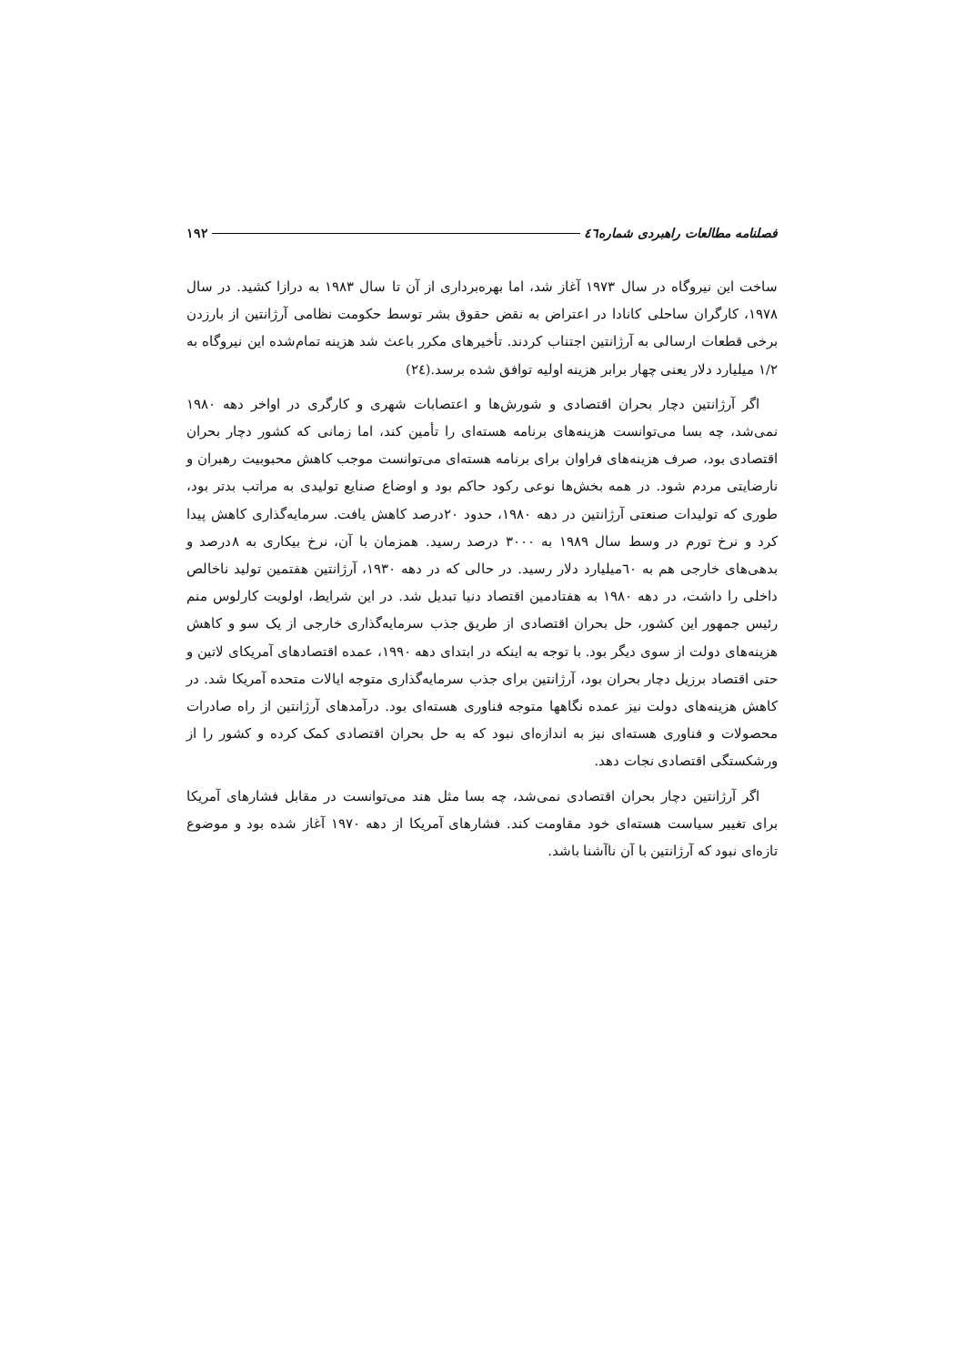فصلنامه مطالعات راهبردی شماره٤٦ ۱۹۲
ساخت این نیروگاه در سال ۱۹۷۳ آغاز شد، اما بهره‌برداری از آن تا سال ۱۹۸۳ به درازا کشید. در سال ۱۹۷۸، کارگران ساحلی کانادا در اعتراض به نقض حقوق بشر توسط حکومت نظامی آرژانتین از بارزدن برخی قطعات ارسالی به آرژانتین اجتناب کردند. تأخیرهای مکرر باعث شد هزینه تمام‌شده این نیروگاه به ۱/۲ میلیارد دلار یعنی چهار برابر هزینه اولیه توافق شده برسد.(٢٤)
اگر آرژانتین دچار بحران اقتصادی و شورش‌ها و اعتصابات شهری و کارگری در اواخر دهه ۱۹۸۰ نمی‌شد، چه بسا می‌توانست هزینه‌های برنامه هسته‌ای را تأمین کند، اما زمانی که کشور دچار بحران اقتصادی بود، صرف هزینه‌های فراوان برای برنامه هسته‌ای می‌توانست موجب کاهش محبوبیت رهبران و نارضایتی مردم شود. در همه بخش‌ها نوعی رکود حاکم بود و اوضاع صنایع تولیدی به مراتب بدتر بود، طوری که تولیدات صنعتی آرژانتین در دهه ۱۹۸۰، حدود ۲۰درصد کاهش یافت. سرمایه‌گذاری کاهش پیدا کرد و نرخ تورم در وسط سال ۱۹۸۹ به ۳۰۰۰ درصد رسید. همزمان با آن، نرخ بیکاری به ۸درصد و بدهی‌های خارجی هم به ٦۰میلیارد دلار رسید. در حالی که در دهه ۱۹۳۰، آرژانتین هفتمین تولید ناخالص داخلی را داشت، در دهه ۱۹۸۰ به هفتادمین اقتصاد دنیا تبدیل شد. در این شرایط، اولویت کارلوس منم رئیس جمهور این کشور، حل بحران اقتصادی از طریق جذب سرمایه‌گذاری خارجی از یک سو و کاهش هزینه‌های دولت از سوی دیگر بود. با توجه به اینکه در ابتدای دهه ۱۹۹۰، عمده اقتصادهای آمریکای لاتین و حتی اقتصاد برزیل دچار بحران بود، آرژانتین برای جذب سرمایه‌گذاری متوجه ایالات متحده آمریکا شد. در کاهش هزینه‌های دولت نیز عمده نگاهها متوجه فناوری هسته‌ای بود. درآمدهای آرژانتین از راه صادرات محصولات و فناوری هسته‌ای نیز به اندازه‌ای نبود که به حل بحران اقتصادی کمک کرده و کشور را از ورشکستگی اقتصادی نجات دهد.
اگر آرژانتین دچار بحران اقتصادی نمی‌شد، چه بسا مثل هند می‌توانست در مقابل فشارهای آمریکا برای تغییر سیاست هسته‌ای خود مقاومت کند. فشارهای آمریکا از دهه ۱۹۷۰ آغاز شده بود و موضوع تازه‌ای نبود که آرژانتین با آن ناآشنا باشد.